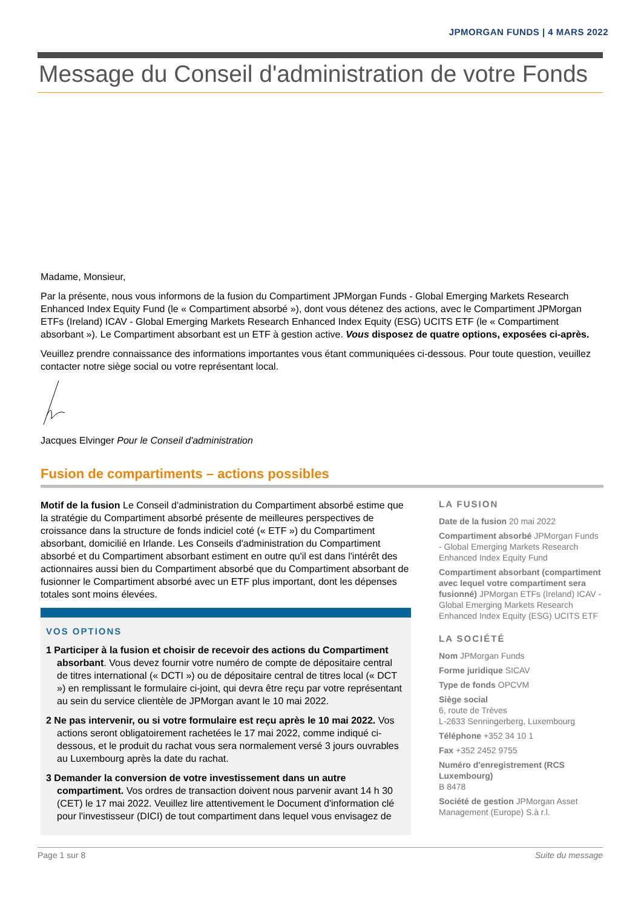JPMORGAN FUNDS | 4 MARS 2022
Message du Conseil d'administration de votre Fonds
Madame, Monsieur,
Par la présente, nous vous informons de la fusion du Compartiment JPMorgan Funds - Global Emerging Markets Research Enhanced Index Equity Fund (le « Compartiment absorbé »), dont vous détenez des actions, avec le Compartiment JPMorgan ETFs (Ireland) ICAV - Global Emerging Markets Research Enhanced Index Equity (ESG) UCITS ETF (le « Compartiment absorbant »). Le Compartiment absorbant est un ETF à gestion active. Vous disposez de quatre options, exposées ci-après.
Veuillez prendre connaissance des informations importantes vous étant communiquées ci-dessous. Pour toute question, veuillez contacter notre siège social ou votre représentant local.
Jacques Elvinger Pour le Conseil d'administration
Fusion de compartiments – actions possibles
Motif de la fusion Le Conseil d'administration du Compartiment absorbé estime que la stratégie du Compartiment absorbé présente de meilleures perspectives de croissance dans la structure de fonds indiciel coté (« ETF ») du Compartiment absorbant, domicilié en Irlande. Les Conseils d'administration du Compartiment absorbé et du Compartiment absorbant estiment en outre qu'il est dans l'intérêt des actionnaires aussi bien du Compartiment absorbé que du Compartiment absorbant de fusionner le Compartiment absorbé avec un ETF plus important, dont les dépenses totales sont moins élevées.
VOS OPTIONS
1 Participer à la fusion et choisir de recevoir des actions du Compartiment absorbant. Vous devez fournir votre numéro de compte de dépositaire central de titres international (« DCTI ») ou de dépositaire central de titres local (« DCT ») en remplissant le formulaire ci-joint, qui devra être reçu par votre représentant au sein du service clientèle de JPMorgan avant le 10 mai 2022.
2 Ne pas intervenir, ou si votre formulaire est reçu après le 10 mai 2022. Vos actions seront obligatoirement rachetées le 17 mai 2022, comme indiqué ci-dessous, et le produit du rachat vous sera normalement versé 3 jours ouvrables au Luxembourg après la date du rachat.
3 Demander la conversion de votre investissement dans un autre compartiment. Vos ordres de transaction doivent nous parvenir avant 14 h 30 (CET) le 17 mai 2022. Veuillez lire attentivement le Document d'information clé pour l'investisseur (DICI) de tout compartiment dans lequel vous envisagez de
LA FUSION
Date de la fusion 20 mai 2022
Compartiment absorbé JPMorgan Funds - Global Emerging Markets Research Enhanced Index Equity Fund
Compartiment absorbant (compartiment avec lequel votre compartiment sera fusionné) JPMorgan ETFs (Ireland) ICAV - Global Emerging Markets Research Enhanced Index Equity (ESG) UCITS ETF
LA SOCIÉTÉ
Nom JPMorgan Funds
Forme juridique SICAV
Type de fonds OPCVM
Siège social
6, route de Trèves
L-2633 Senningerberg, Luxembourg
Téléphone +352 34 10 1
Fax +352 2452 9755
Numéro d'enregistrement (RCS Luxembourg)
B 8478
Société de gestion JPMorgan Asset Management (Europe) S.à r.l.
Page 1 sur 8 Suite du message